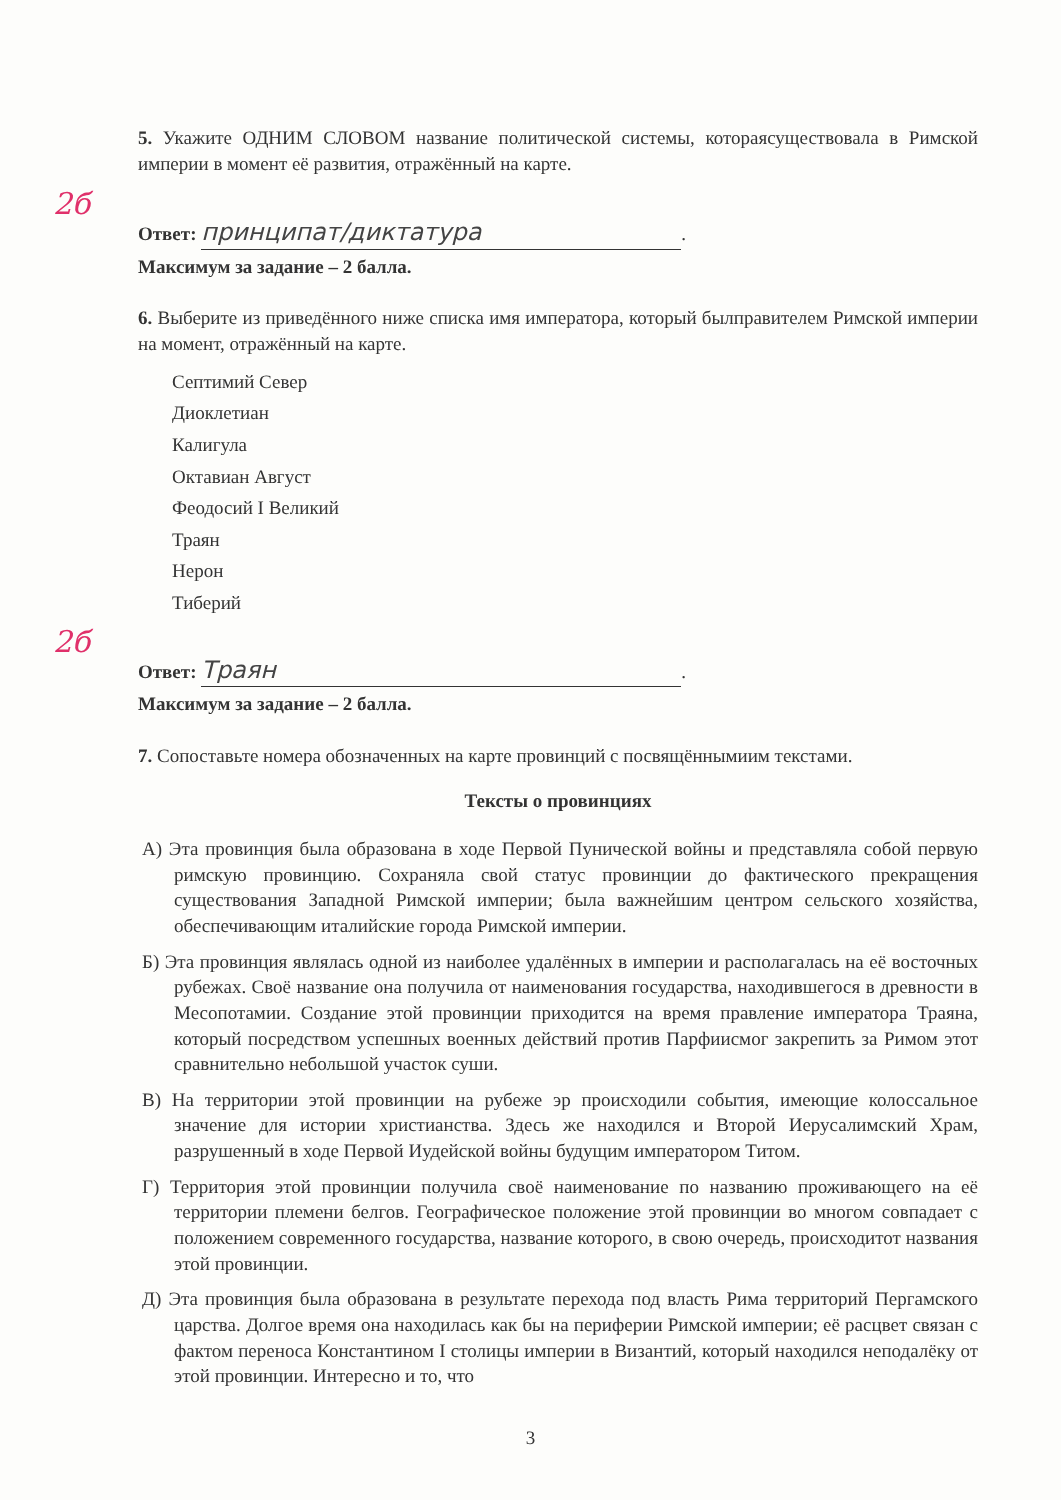5. Укажите ОДНИМ СЛОВОМ название политической системы, котораясуществовала в Римской империи в момент её развития, отражённый на карте.
2б
Ответ: принципат/диктатура.
Максимум за задание – 2 балла.
6. Выберите из приведённого ниже списка имя императора, который былправителем Римской империи на момент, отражённый на карте.
Септимий Север
Диоклетиан
Калигула
Октавиан Август
Феодосий I Великий
Траян
Нерон
Тиберий
2б
Ответ: Траян.
Максимум за задание – 2 балла.
7. Сопоставьте номера обозначенных на карте провинций с посвящённымиим текстами.
Тексты о провинциях
А) Эта провинция была образована в ходе Первой Пунической войны и представляла собой первую римскую провинцию. Сохраняла свой статус провинции до фактического прекращения существования Западной Римской империи; была важнейшим центром сельского хозяйства, обеспечивающим италийские города Римской империи.
Б) Эта провинция являлась одной из наиболее удалённых в империи и располагалась на её восточных рубежах. Своё название она получила от наименования государства, находившегося в древности в Месопотамии. Создание этой провинции приходится на время правление императора Траяна, который посредством успешных военных действий против Парфиисмог закрепить за Римом этот сравнительно небольшой участок суши.
В) На территории этой провинции на рубеже эр происходили события, имеющие колоссальное значение для истории христианства. Здесь же находился и Второй Иерусалимский Храм, разрушенный в ходе Первой Иудейской войны будущим императором Титом.
Г) Территория этой провинции получила своё наименование по названию проживающего на её территории племени белгов. Географическое положение этой провинции во многом совпадает с положением современного государства, название которого, в свою очередь, происходитот названия этой провинции.
Д) Эта провинция была образована в результате перехода под власть Рима территорий Пергамского царства. Долгое время она находилась как бы на периферии Римской империи; её расцвет связан с фактом переноса Константином I столицы империи в Византий, который находился неподалёку от этой провинции. Интересно и то, что
3